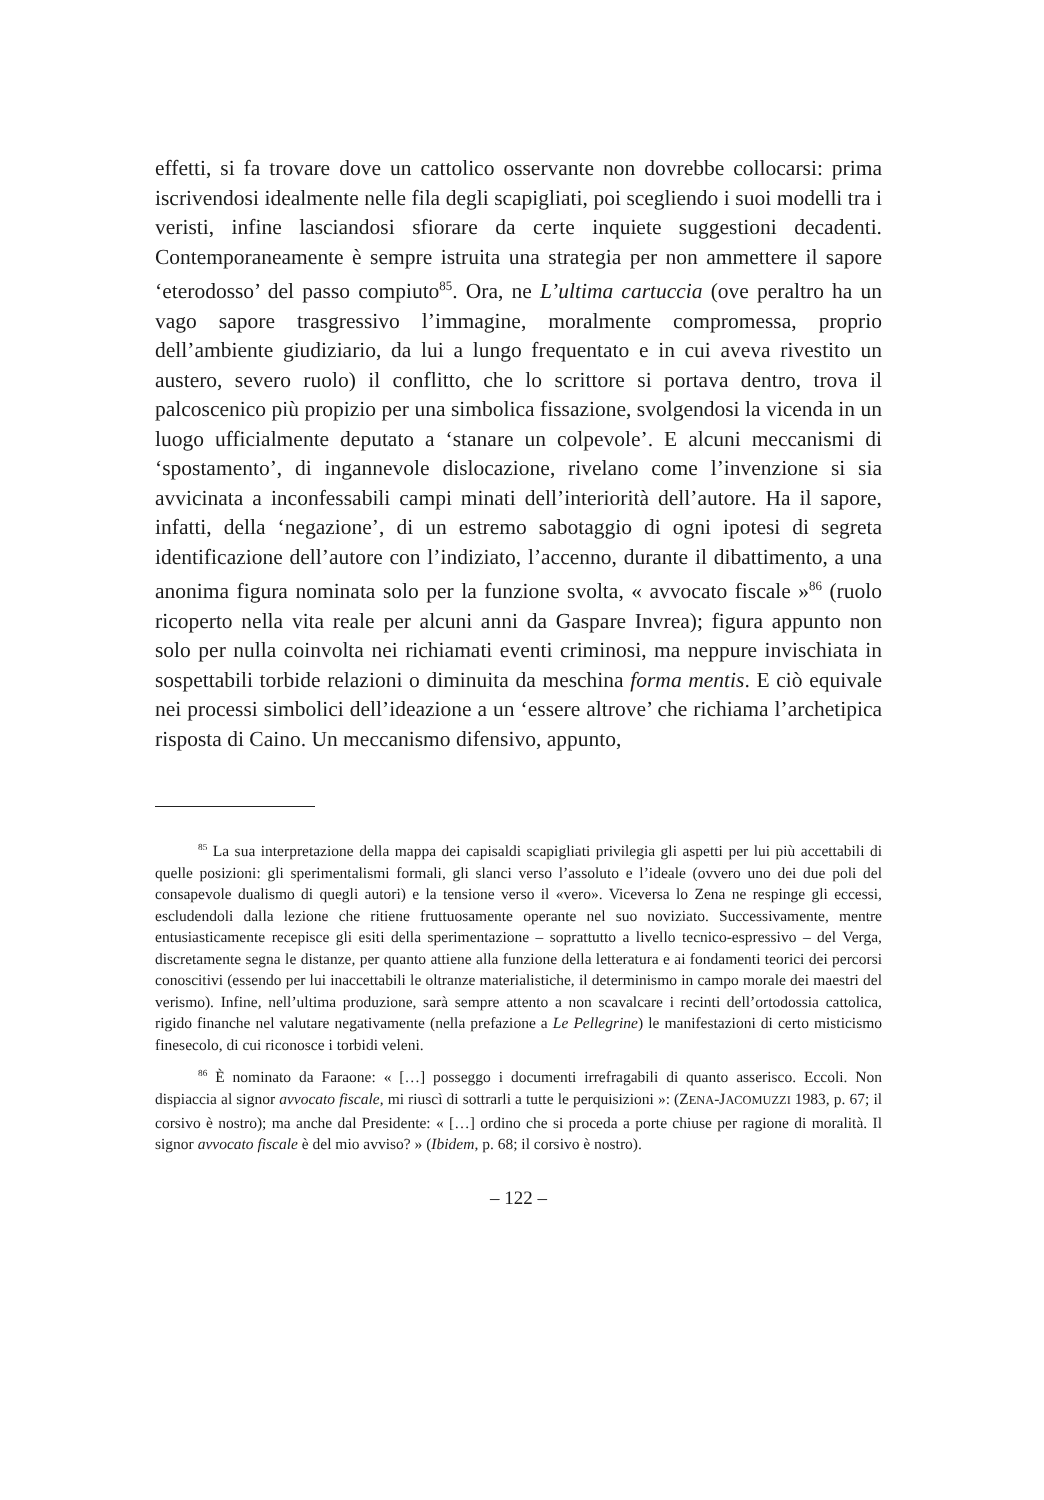effetti, si fa trovare dove un cattolico osservante non dovrebbe collocarsi: prima iscrivendosi idealmente nelle fila degli scapigliati, poi scegliendo i suoi modelli tra i veristi, infine lasciandosi sfiorare da certe inquiete suggestioni decadenti. Contemporaneamente è sempre istruita una strategia per non ammettere il sapore ‘eterodosso’ del passo compiuto<sup>85</sup>. Ora, ne L’ultima cartuccia (ove peraltro ha un vago sapore trasgressivo l’immagine, moralmente compromessa, proprio dell’ambiente giudiziario, da lui a lungo frequentato e in cui aveva rivestito un austero, severo ruolo) il conflitto, che lo scrittore si portava dentro, trova il palcoscenico più propizio per una simbolica fissazione, svolgendosi la vicenda in un luogo ufficialmente deputato a ‘stanare un colpevole’. E alcuni meccanismi di ‘spostamento’, di ingannevole dislocazione, rivelano come l’invenzione si sia avvicinata a inconfessabili campi minati dell’interiorità dell’autore. Ha il sapore, infatti, della ‘negazione’, di un estremo sabotaggio di ogni ipotesi di segreta identificazione dell’autore con l’indiziato, l’accenno, durante il dibattimento, a una anonima figura nominata solo per la funzione svolta, « avvocato fiscale »<sup>86</sup> (ruolo ricoperto nella vita reale per alcuni anni da Gaspare Invrea); figura appunto non solo per nulla coinvolta nei richiamati eventi criminosi, ma neppure invischiata in sospettabili torbide relazioni o diminuita da meschina forma mentis. E ciò equivale nei processi simbolici dell’ideazione a un ‘essere altrove’ che richiama l’archetipica risposta di Caino. Un meccanismo difensivo, appunto,
<sup>85</sup> La sua interpretazione della mappa dei capisaldi scapigliati privilegia gli aspetti per lui più accettabili di quelle posizioni: gli sperimentalismi formali, gli slanci verso l’assoluto e l’ideale (ovvero uno dei due poli del consapevole dualismo di quegli autori) e la tensione verso il «vero». Viceversa lo Zena ne respinge gli eccessi, escludendoli dalla lezione che ritiene fruttuosamente operante nel suo noviziato. Successivamente, mentre entusiasticamente recepisce gli esiti della sperimentazione – soprattutto a livello tecnico-espressivo – del Verga, discretamente segna le distanze, per quanto attiene alla funzione della letteratura e ai fondamenti teorici dei percorsi conoscitivi (essendo per lui inaccettabili le oltranze materialistiche, il determinismo in campo morale dei maestri del verismo). Infine, nell’ultima produzione, sarà sempre attento a non scavalcare i recinti dell’ortodossia cattolica, rigido finanche nel valutare negativamente (nella prefazione a Le Pellegrine) le manifestazioni di certo misticismo finesecolo, di cui riconosce i torbidi veleni.
<sup>86</sup> È nominato da Faraone: « […] posseggo i documenti irrefragabili di quanto asserisco. Eccoli. Non dispiaccia al signor avvocato fiscale, mi riuscì di sottrarli a tutte le perquisizioni »: (ZENA-JACOMUZZI 1983, p. 67; il corsivo è nostro); ma anche dal Presidente: « […] ordino che si proceda a porte chiuse per ragione di moralità. Il signor avvocato fiscale è del mio avviso? » (Ibidem, p. 68; il corsivo è nostro).
– 122 –